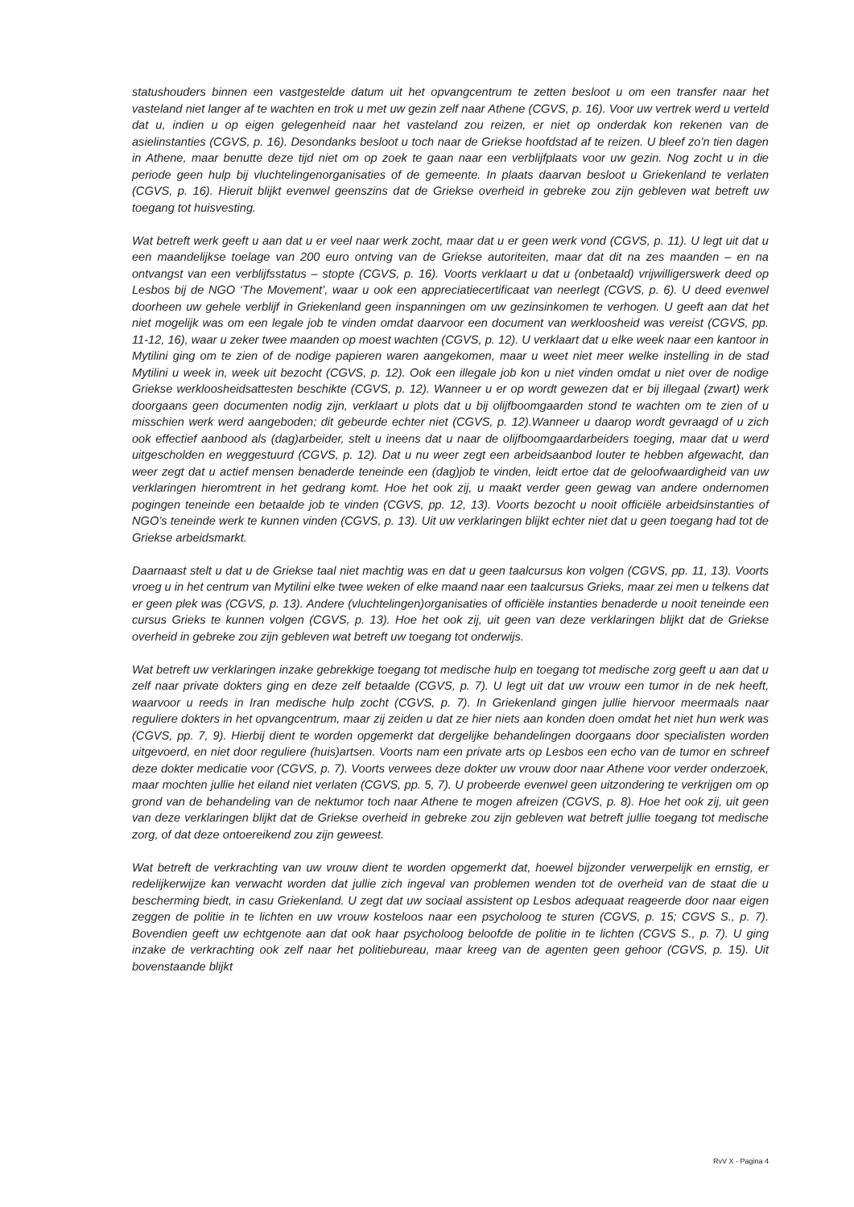statushouders binnen een vastgestelde datum uit het opvangcentrum te zetten besloot u om een transfer naar het vasteland niet langer af te wachten en trok u met uw gezin zelf naar Athene (CGVS, p. 16). Voor uw vertrek werd u verteld dat u, indien u op eigen gelegenheid naar het vasteland zou reizen, er niet op onderdak kon rekenen van de asielinstanties (CGVS, p. 16). Desondanks besloot u toch naar de Griekse hoofdstad af te reizen. U bleef zo’n tien dagen in Athene, maar benutte deze tijd niet om op zoek te gaan naar een verblijfplaats voor uw gezin. Nog zocht u in die periode geen hulp bij vluchtelingenorganisaties of de gemeente. In plaats daarvan besloot u Griekenland te verlaten (CGVS, p. 16). Hieruit blijkt evenwel geenszins dat de Griekse overheid in gebreke zou zijn gebleven wat betreft uw toegang tot huisvesting.
Wat betreft werk geeft u aan dat u er veel naar werk zocht, maar dat u er geen werk vond (CGVS, p. 11). U legt uit dat u een maandelijkse toelage van 200 euro ontving van de Griekse autoriteiten, maar dat dit na zes maanden – en na ontvangst van een verblijfsstatus – stopte (CGVS, p. 16). Voorts verklaart u dat u (onbetaald) vrijwilligerswerk deed op Lesbos bij de NGO ‘The Movement’, waar u ook een appreciatiecertificaat van neerlegt (CGVS, p. 6). U deed evenwel doorheen uw gehele verblijf in Griekenland geen inspanningen om uw gezinsinkomen te verhogen. U geeft aan dat het niet mogelijk was om een legale job te vinden omdat daarvoor een document van werkloosheid was vereist (CGVS, pp. 11-12, 16), waar u zeker twee maanden op moest wachten (CGVS, p. 12). U verklaart dat u elke week naar een kantoor in Mytilini ging om te zien of de nodige papieren waren aangekomen, maar u weet niet meer welke instelling in de stad Mytilini u week in, week uit bezocht (CGVS, p. 12). Ook een illegale job kon u niet vinden omdat u niet over de nodige Griekse werkloosheidsattesten beschikte (CGVS, p. 12). Wanneer u er op wordt gewezen dat er bij illegaal (zwart) werk doorgaans geen documenten nodig zijn, verklaart u plots dat u bij olijfboomgaarden stond te wachten om te zien of u misschien werk werd aangeboden; dit gebeurde echter niet (CGVS, p. 12).Wanneer u daarop wordt gevraagd of u zich ook effectief aanbood als (dag)arbeider, stelt u ineens dat u naar de olijfboomgaardarbeiders toeging, maar dat u werd uitgescholden en weggestuurd (CGVS, p. 12). Dat u nu weer zegt een arbeidsaanbod louter te hebben afgewacht, dan weer zegt dat u actief mensen benaderde teneinde een (dag)job te vinden, leidt ertoe dat de geloofwaardigheid van uw verklaringen hieromtrent in het gedrang komt. Hoe het ook zij, u maakt verder geen gewag van andere ondernomen pogingen teneinde een betaalde job te vinden (CGVS, pp. 12, 13). Voorts bezocht u nooit officiële arbeidsinstanties of NGO’s teneinde werk te kunnen vinden (CGVS, p. 13). Uit uw verklaringen blijkt echter niet dat u geen toegang had tot de Griekse arbeidsmarkt.
Daarnaast stelt u dat u de Griekse taal niet machtig was en dat u geen taalcursus kon volgen (CGVS, pp. 11, 13). Voorts vroeg u in het centrum van Mytilini elke twee weken of elke maand naar een taalcursus Grieks, maar zei men u telkens dat er geen plek was (CGVS, p. 13). Andere (vluchtelingen)organisaties of officiële instanties benaderde u nooit teneinde een cursus Grieks te kunnen volgen (CGVS, p. 13). Hoe het ook zij, uit geen van deze verklaringen blijkt dat de Griekse overheid in gebreke zou zijn gebleven wat betreft uw toegang tot onderwijs.
Wat betreft uw verklaringen inzake gebrekkige toegang tot medische hulp en toegang tot medische zorg geeft u aan dat u zelf naar private dokters ging en deze zelf betaalde (CGVS, p. 7). U legt uit dat uw vrouw een tumor in de nek heeft, waarvoor u reeds in Iran medische hulp zocht (CGVS, p. 7). In Griekenland gingen jullie hiervoor meermaals naar reguliere dokters in het opvangcentrum, maar zij zeiden u dat ze hier niets aan konden doen omdat het niet hun werk was (CGVS, pp. 7, 9). Hierbij dient te worden opgemerkt dat dergelijke behandelingen doorgaans door specialisten worden uitgevoerd, en niet door reguliere (huis)artsen. Voorts nam een private arts op Lesbos een echo van de tumor en schreef deze dokter medicatie voor (CGVS, p. 7). Voorts verwees deze dokter uw vrouw door naar Athene voor verder onderzoek, maar mochten jullie het eiland niet verlaten (CGVS, pp. 5, 7). U probeerde evenwel geen uitzondering te verkrijgen om op grond van de behandeling van de nektumor toch naar Athene te mogen afreizen (CGVS, p. 8). Hoe het ook zij, uit geen van deze verklaringen blijkt dat de Griekse overheid in gebreke zou zijn gebleven wat betreft jullie toegang tot medische zorg, of dat deze ontoereikend zou zijn geweest.
Wat betreft de verkrachting van uw vrouw dient te worden opgemerkt dat, hoewel bijzonder verwerpelijk en ernstig, er redelijkerwijze kan verwacht worden dat jullie zich ingeval van problemen wenden tot de overheid van de staat die u bescherming biedt, in casu Griekenland. U zegt dat uw sociaal assistent op Lesbos adequaat reageerde door naar eigen zeggen de politie in te lichten en uw vrouw kosteloos naar een psycholoog te sturen (CGVS, p. 15; CGVS S., p. 7). Bovendien geeft uw echtgenote aan dat ook haar psycholoog beloofde de politie in te lichten (CGVS S., p. 7). U ging inzake de verkrachting ook zelf naar het politiebureau, maar kreeg van de agenten geen gehoor (CGVS, p. 15). Uit bovenstaande blijkt
RvV X - Pagina 4